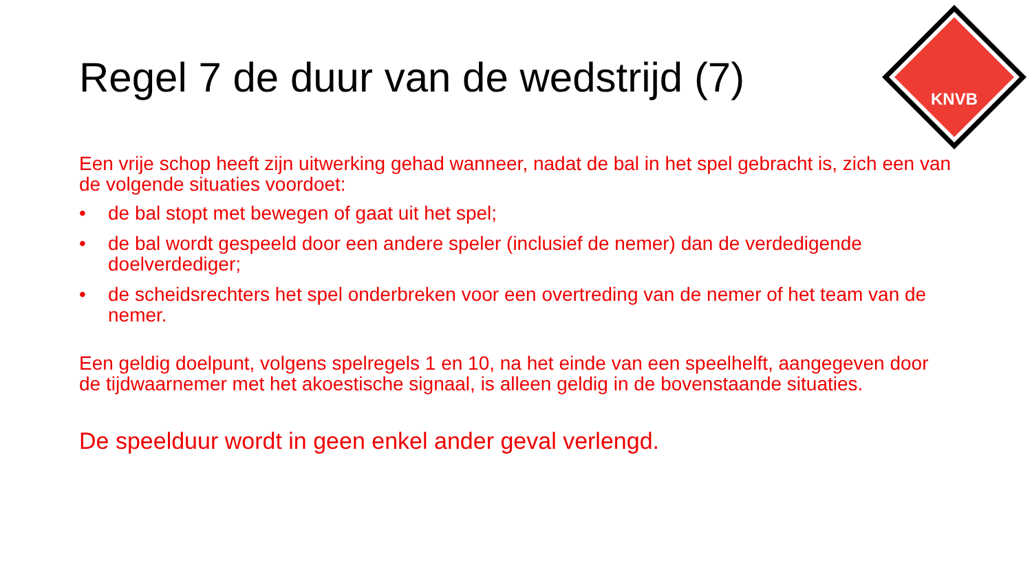Regel 7 de duur van de wedstrijd (7)
KNVB
Een vrije schop heeft zijn uitwerking gehad wanneer, nadat de bal in het spel gebracht is, zich een van de volgende situaties voordoet:
• de bal stopt met bewegen of gaat uit het spel;
• de bal wordt gespeeld door een andere speler (inclusief de nemer) dan de verdedigende doelverdediger;
• de scheidsrechters het spel onderbreken voor een overtreding van de nemer of het team van de nemer.
Een geldig doelpunt, volgens spelregels 1 en 10, na het einde van een speelhelft, aangegeven door de tijdwaarnemer met het akoestische signaal, is alleen geldig in de bovenstaande situaties.
De speelduur wordt in geen enkel ander geval verlengd.